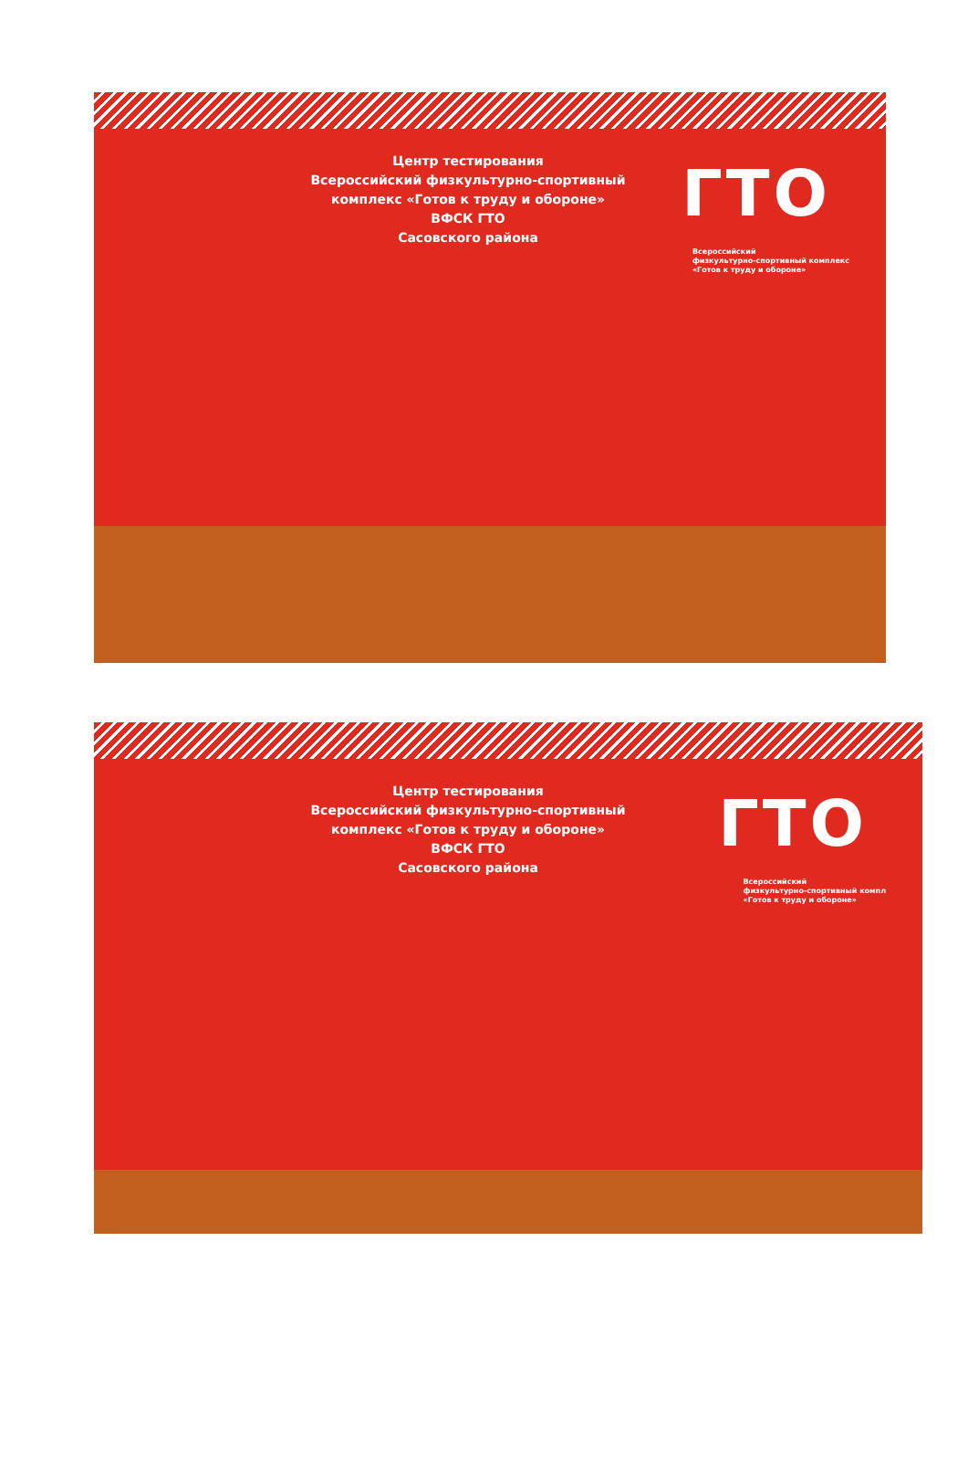Центр тестирования
Всероссийский физкультурно-спортивный
комплекс «Готов к труду и обороне»
ВФСК ГТО
Сасовского района
ГТО
Всероссийский
физкультурно-спортивный комплекс
«Готов к труду и обороне»
Центр тестирования
Всероссийский физкультурно-спортивный
комплекс «Готов к труду и обороне»
ВФСК ГТО
Сасовского района
ГТО
Всероссийский
физкультурно-спортивный компл
«Готов к труду и обороне»